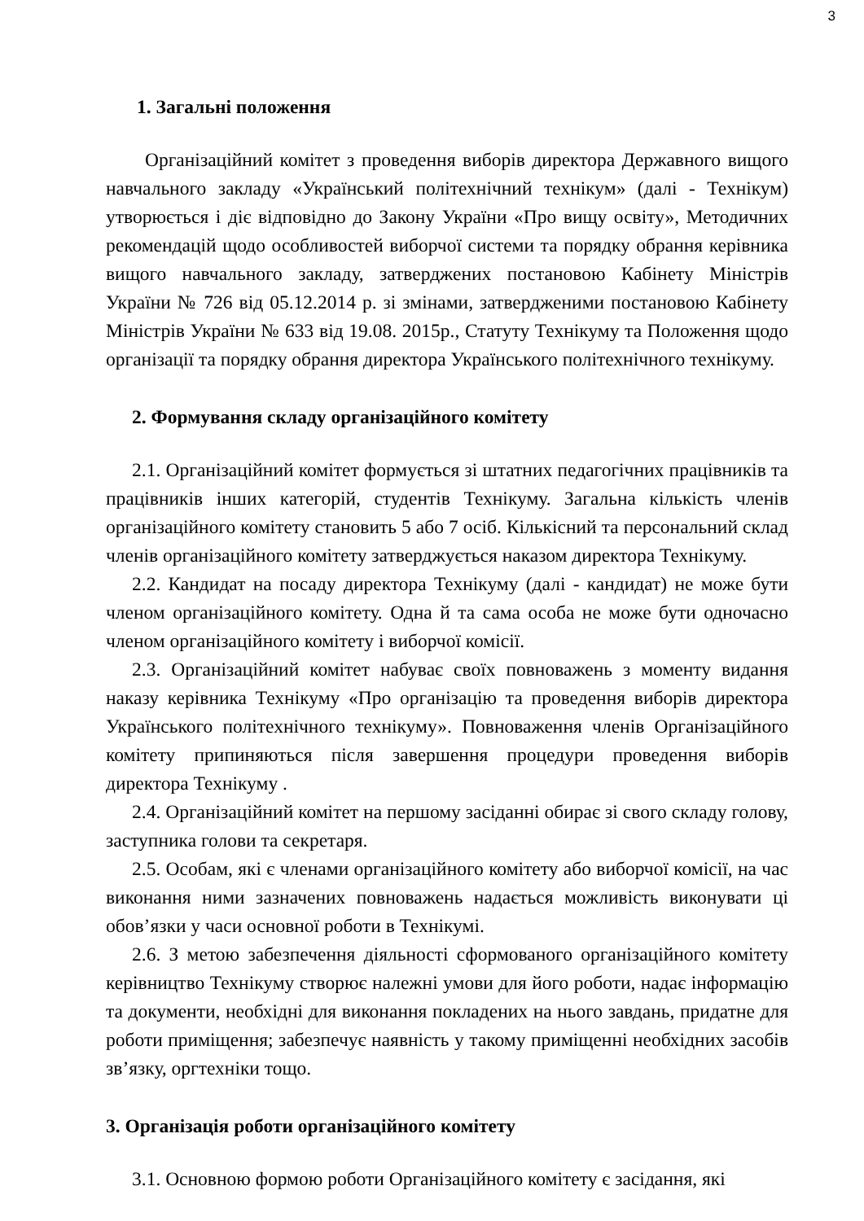3
1. Загальні положення
Організаційний комітет з проведення виборів директора Державного вищого навчального закладу «Український політехнічний технікум» (далі - Технікум) утворюється і діє відповідно до Закону України «Про вищу освіту», Методичних рекомендацій щодо особливостей виборчої системи та порядку обрання керівника вищого навчального закладу, затверджених постановою Кабінету Міністрів України № 726 від 05.12.2014 р. зі змінами, затвердженими постановою Кабінету Міністрів України № 633 від 19.08. 2015р., Статуту Технікуму та Положення щодо організації та порядку обрання директора Українського політехнічного технікуму.
2. Формування складу організаційного комітету
2.1. Організаційний комітет формується зі штатних педагогічних працівників та працівників інших категорій, студентів Технікуму. Загальна кількість членів організаційного комітету становить 5 або 7 осіб. Кількісний та персональний склад членів організаційного комітету затверджується наказом директора Технікуму.
2.2. Кандидат на посаду директора Технікуму (далі - кандидат) не може бути членом організаційного комітету. Одна й та сама особа не може бути одночасно членом організаційного комітету і виборчої комісії.
2.3. Організаційний комітет набуває своїх повноважень з моменту видання наказу керівника Технікуму «Про організацію та проведення виборів директора Українського політехнічного технікуму». Повноваження членів Організаційного комітету припиняються після завершення процедури проведення виборів директора Технікуму .
2.4. Організаційний комітет на першому засіданні обирає зі свого складу голову, заступника голови та секретаря.
2.5. Особам, які є членами організаційного комітету або виборчої комісії, на час виконання ними зазначених повноважень надається можливість виконувати ці обов’язки у часи основної роботи в Технікумі.
2.6. З метою забезпечення діяльності сформованого організаційного комітету керівництво Технікуму створює належні умови для його роботи, надає інформацію та документи, необхідні для виконання покладених на нього завдань, придатне для роботи приміщення; забезпечує наявність у такому приміщенні необхідних засобів зв’язку, оргтехніки тощо.
3. Організація роботи організаційного комітету
3.1. Основною формою роботи Організаційного комітету є засідання, які